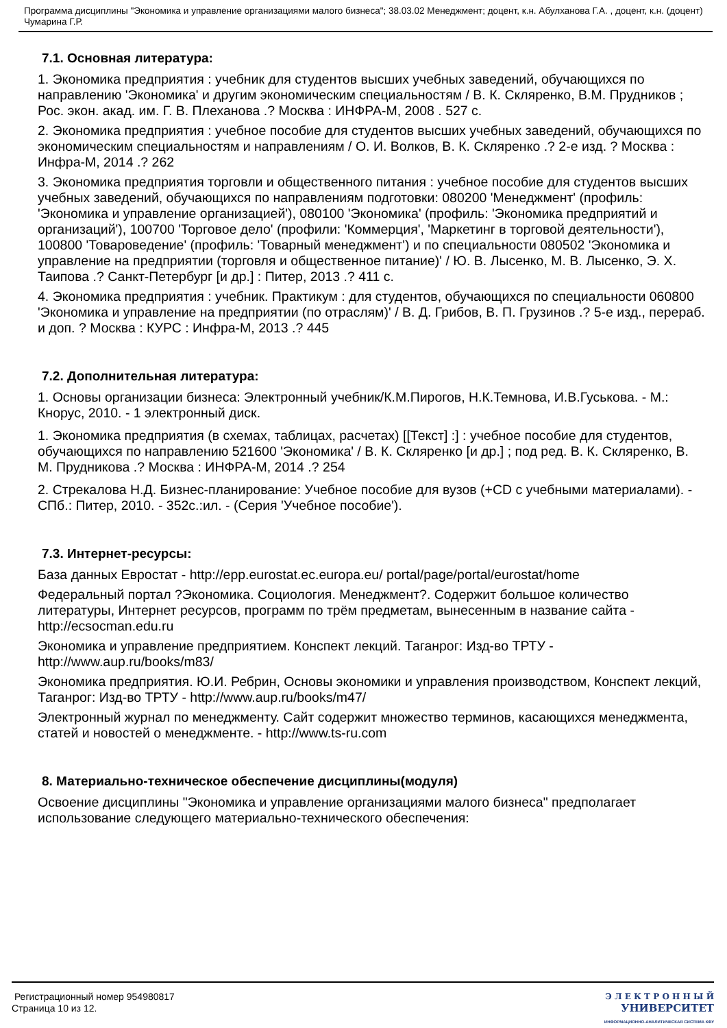Программа дисциплины "Экономика и управление организациями малого бизнеса"; 38.03.02 Менеджмент; доцент, к.н. Абулханова Г.А. , доцент, к.н. (доцент) Чумарина Г.Р.
7.1. Основная литература:
1. Экономика предприятия : учебник для студентов высших учебных заведений, обучающихся по направлению 'Экономика' и другим экономическим специальностям / В. К. Скляренко, В.М. Прудников ; Рос. экон. акад. им. Г. В. Плеханова .? Москва : ИНФРА-М, 2008 . 527 с.
2. Экономика предприятия : учебное пособие для студентов высших учебных заведений, обучающихся по экономическим специальностям и направлениям / О. И. Волков, В. К. Скляренко .? 2-е изд. ? Москва : Инфра-М, 2014 .? 262
3. Экономика предприятия торговли и общественного питания : учебное пособие для студентов высших учебных заведений, обучающихся по направлениям подготовки: 080200 'Менеджмент' (профиль: 'Экономика и управление организацией'), 080100 'Экономика' (профиль: 'Экономика предприятий и организаций'), 100700 'Торговое дело' (профили: 'Коммерция', 'Маркетинг в торговой деятельности'), 100800 'Товароведение' (профиль: 'Товарный менеджмент') и по специальности 080502 'Экономика и управление на предприятии (торговля и общественное питание)' / Ю. В. Лысенко, М. В. Лысенко, Э. Х. Таипова .? Санкт-Петербург [и др.] : Питер, 2013 .? 411 с.
4. Экономика предприятия : учебник. Практикум : для студентов, обучающихся по специальности 060800 'Экономика и управление на предприятии (по отраслям)' / В. Д. Грибов, В. П. Грузинов .? 5-е изд., перераб. и доп. ? Москва : КУРС : Инфра-М, 2013 .? 445
7.2. Дополнительная литература:
1. Основы организации бизнеса: Электронный учебник/К.М.Пирогов, Н.К.Темнова, И.В.Гуськова. - М.: Кнорус, 2010. - 1 электронный диск.
1. Экономика предприятия (в схемах, таблицах, расчетах) [[Текст] :] : учебное пособие для студентов, обучающихся по направлению 521600 'Экономика' / В. К. Скляренко [и др.] ; под ред. В. К. Скляренко, В. М. Прудникова .? Москва : ИНФРА-М, 2014 .? 254
2. Стрекалова Н.Д. Бизнес-планирование: Учебное пособие для вузов (+CD с учебными материалами). - СПб.: Питер, 2010. - 352с.:ил. - (Серия 'Учебное пособие').
7.3. Интернет-ресурсы:
База данных Евростат - http://epp.eurostat.ec.europa.eu/ portal/page/portal/eurostat/home
Федеральный портал ?Экономика. Социология. Менеджмент?. Содержит большое количество литературы, Интернет ресурсов, программ по трём предметам, вынесенным в название сайта - http://ecsocman.edu.ru
Экономика и управление предприятием. Конспект лекций. Таганрог: Изд-во ТРТУ - http://www.aup.ru/books/m83/
Экономика предприятия. Ю.И. Ребрин, Основы экономики и управления производством, Конспект лекций, Таганрог: Изд-во ТРТУ - http://www.aup.ru/books/m47/
Электронный журнал по менеджменту. Сайт содержит множество терминов, касающихся менеджмента, статей и новостей о менеджменте. - http://www.ts-ru.com
8. Материально-техническое обеспечение дисциплины(модуля)
Освоение дисциплины "Экономика и управление организациями малого бизнеса" предполагает использование следующего материально-технического обеспечения:
Регистрационный номер 954980817
Страница 10 из 12.
Э Л Е К Т Р О Н Н Ы Й
УНИВЕРСИТЕТ
ИНФОРМАЦИОННО-АНАЛИТИЧЕСКАЯ СИСТЕМА КФУ